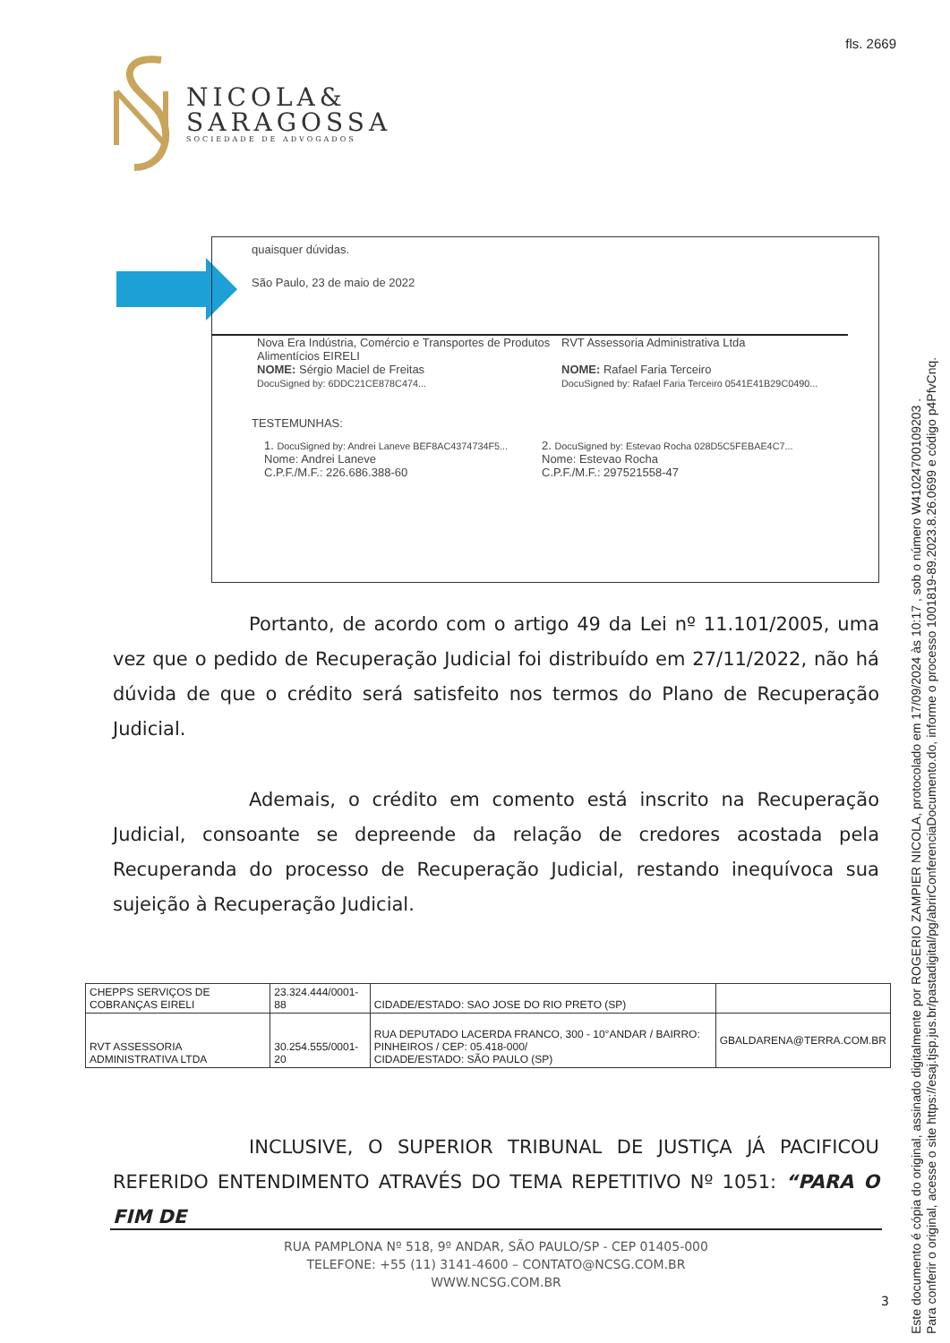fls. 2669
NICOLA&
SARAGOSSA
SOCIEDADE DE ADVOGADOS
quaisquer dúvidas.
São Paulo, 23 de maio de 2022
Nova Era Indústria, Comércio e Transportes de Produtos Alimentícios EIRELI
NOME: Sérgio Maciel de Freitas
DocuSigned by: 6DDC21CE878C474...
RVT Assessoria Administrativa Ltda
NOME: Rafael Faria Terceiro
DocuSigned by: Rafael Faria Terceiro 0541E41B29C0490...
TESTEMUNHAS:
1. DocuSigned by: Andrei Laneve BEF8AC4374734F5...
Nome: Andrei Laneve
C.P.F./M.F.: 226.686.388-60
2. DocuSigned by: Estevao Rocha 028D5C5FEBAE4C7...
Nome: Estevao Rocha
C.P.F./M.F.: 297521558-47
Portanto, de acordo com o artigo 49 da Lei nº 11.101/2005, uma vez que o pedido de Recuperação Judicial foi distribuído em 27/11/2022, não há dúvida de que o crédito será satisfeito nos termos do Plano de Recuperação Judicial.
Ademais, o crédito em comento está inscrito na Recuperação Judicial, consoante se depreende da relação de credores acostada pela Recuperanda do processo de Recuperação Judicial, restando inequívoca sua sujeição à Recuperação Judicial.
| CHEPPS SERVIÇOS DE COBRANÇAS EIRELI | 23.324.444/0001-88 | CIDADE/ESTADO: SAO JOSE DO RIO PRETO (SP) | |
| RVT ASSESSORIA ADMINISTRATIVA LTDA | 30.254.555/0001-20 | RUA DEPUTADO LACERDA FRANCO, 300 - 10°ANDAR / BAIRRO: PINHEIROS / CEP: 05.418-000/ CIDADE/ESTADO: SÃO PAULO (SP) | GBALDARENA@TERRA.COM.BR |
INCLUSIVE, O SUPERIOR TRIBUNAL DE JUSTIÇA JÁ PACIFICOU REFERIDO ENTENDIMENTO ATRAVÉS DO TEMA REPETITIVO Nº 1051: “PARA O FIM DE
RUA PAMPLONA Nº 518, 9º ANDAR, SÃO PAULO/SP - CEP 01405-000
TELEFONE: +55 (11) 3141-4600 – CONTATO@NCSG.COM.BR
WWW.NCSG.COM.BR
3
Este documento é cópia do original, assinado digitalmente por ROGERIO ZAMPIER NICOLA, protocolado em 17/09/2024 às 10:17 , sob o número W41024700109203 .
Para conferir o original, acesse o site https://esaj.tjsp.jus.br/pastadigital/pg/abrirConferenciaDocumento.do, informe o processo 1001819-89.2023.8.26.0699 e código p4PfvCnq.